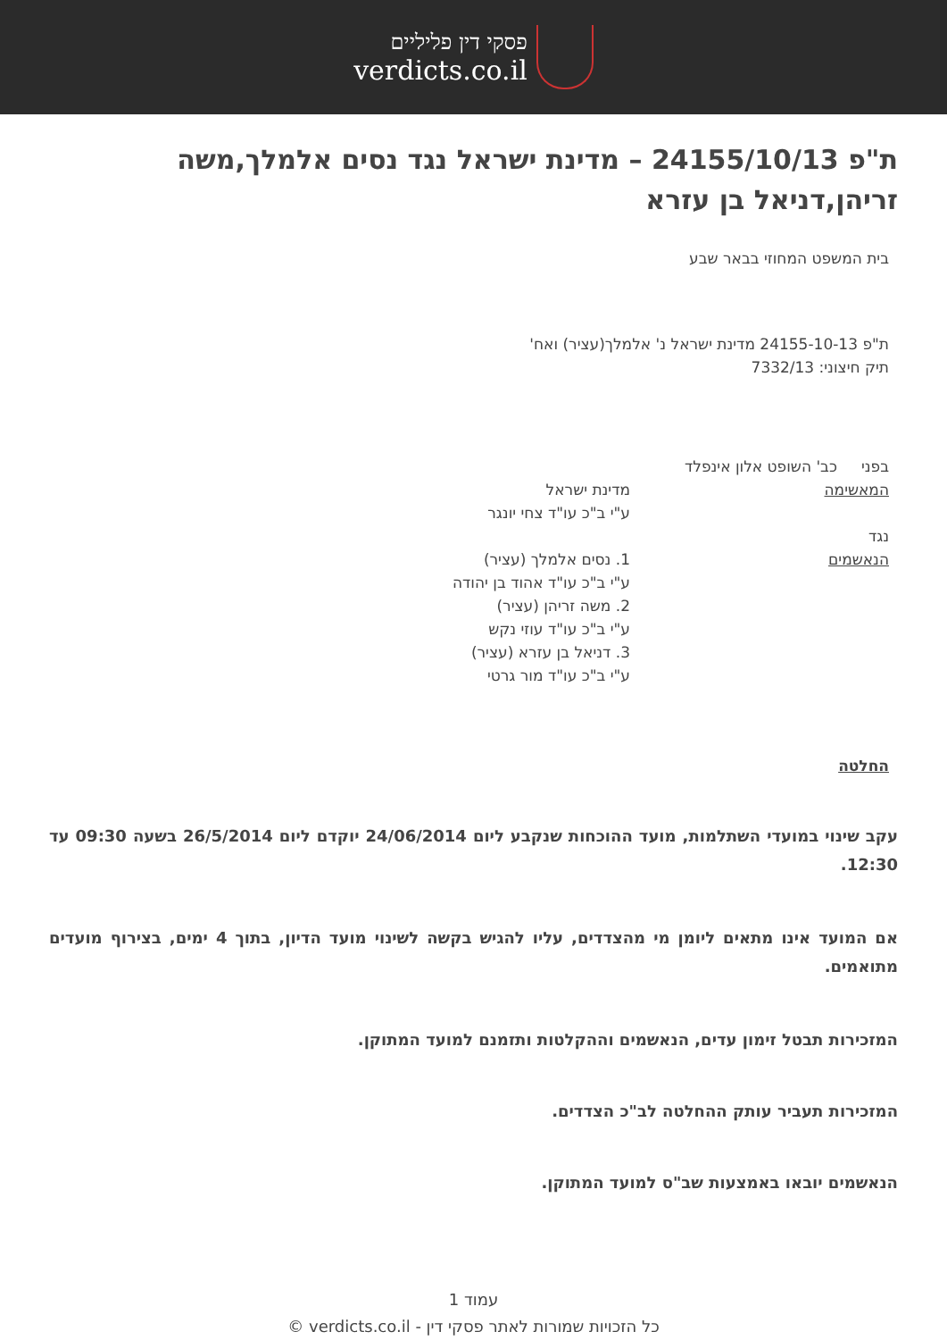פסקי דין פליליים
verdicts.co.il
ת"פ 24155/10/13 – מדינת ישראל נגד נסים אלמלך,משה זריהן,דניאל בן עזרא
בית המשפט המחוזי בבאר שבע
ת"פ 24155-10-13 מדינת ישראל נ' אלמלך(עציר) ואח'
תיק חיצוני: 7332/13
בפני כב' השופט אלון אינפלד
המאשימה מדינת ישראל
ע"י ב"כ עו"ד צחי יונגר
נגד
הנאשמים 1. נסים אלמלך (עציר)
ע"י ב"כ עו"ד אהוד בן יהודה
2. משה זריהן (עציר)
ע"י ב"כ עו"ד עוזי נקש
3. דניאל בן עזרא (עציר)
ע"י ב"כ עו"ד מור גרטי
החלטה
עקב שינוי במועדי השתלמות, מועד ההוכחות שנקבע ליום 24/06/2014 יוקדם ליום 26/5/2014 בשעה 09:30 עד 12:30.
אם המועד אינו מתאים ליומן מי מהצדדים, עליו להגיש בקשה לשינוי מועד הדיון, בתוך 4 ימים, בצירוף מועדים מתואמים.
המזכירות תבטל זימון עדים, הנאשמים וההקלטות ותזמנם למועד המתוקן.
המזכירות תעביר עותק ההחלטה לב"כ הצדדים.
הנאשמים יובאו באמצעות שב"ס למועד המתוקן.
עמוד 1
כל הזכויות שמורות לאתר פסקי דין - verdicts.co.il ©